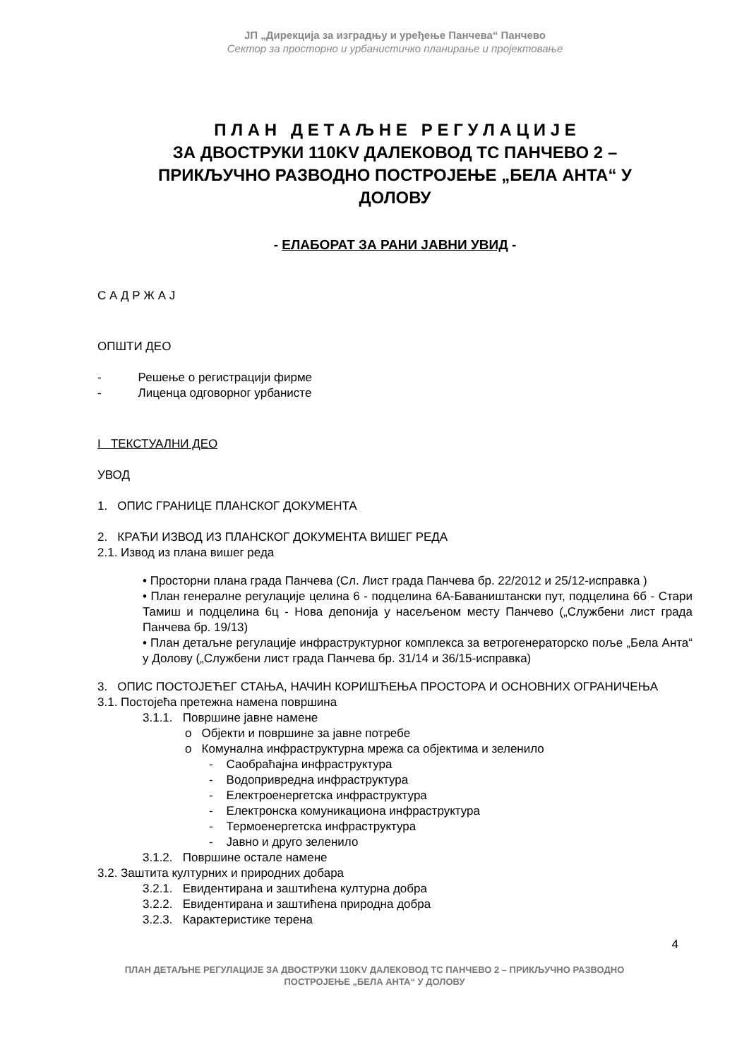ЈП „Дирекција за изградњу и уређење Панчева“ Панчево
Сектор за просторно и урбанистичко планирање и пројектовање
П Л А Н Д Е Т А Љ Н Е Р Е Г У Л А Ц И Ј Е
ЗА ДВОСТРУКИ 110KV ДАЛЕКОВОД ТС ПАНЧЕВО 2 –
ПРИКЉУЧНО РАЗВОДНО ПОСТРОЈЕЊЕ „БЕЛА АНТА“ У
ДОЛОВУ
- ЕЛАБОРАТ ЗА РАНИ ЈАВНИ УВИД -
С А Д Р Ж А Ј
ОПШТИ ДЕО
- Решење о регистрацији фирме
- Лиценца одговорног урбанисте
I ТЕКСТУАЛНИ ДЕО
УВОД
1. ОПИС ГРАНИЦЕ ПЛАНСКОГ ДОКУМЕНТА
2. КРАЋИ ИЗВОД ИЗ ПЛАНСКОГ ДОКУМЕНТА ВИШЕГ РЕДА
2.1. Извод из плана вишег реда
• Просторни плана града Панчева (Сл. Лист града Панчева бр. 22/2012 и 25/12-исправка )
• План генералне регулације целина 6 - подцелина 6А-Баваништански пут, подцелина 6б - Стари Тамиш и подцелина 6ц - Нова депонија у насељеном месту Панчево („Службени лист града Панчева бр. 19/13)
• План детаљне регулације инфраструктурног комплекса за ветрогенераторско поље „Бела Анта“ у Долову („Службени лист града Панчева бр. 31/14 и 36/15-исправка)
3. ОПИС ПОСТОЈЕЋЕГ СТАЊА, НАЧИН КОРИШЋЕЊА ПРОСТОРА И ОСНОВНИХ ОГРАНИЧЕЊА
3.1. Постојећа претежна намена површина
3.1.1. Површине јавне намене
o Објекти и површине за јавне потребе
o Комунална инфраструктурна мрежа са објектима и зеленило
- Саобраћајна инфраструктура
- Водопривредна инфраструктура
- Електроенергетска инфраструктура
- Електронска комуникациона инфраструктура
- Термоенергетска инфраструктура
- Јавно и друго зеленило
3.1.2. Површине остале намене
3.2. Заштита културних и природних добара
3.2.1. Евидентирана и заштићена културна добра
3.2.2. Евидентирана и заштићена природна добра
3.2.3. Карактеристике терена
4
ПЛАН ДЕТАЉНЕ РЕГУЛАЦИЈЕ ЗА ДВОСТРУКИ 110KV ДАЛЕКОВОД ТС ПАНЧЕВО 2 – ПРИКЉУЧНО РАЗВОДНО ПОСТРОЈЕЊЕ „БЕЛА АНТА“ У ДОЛОВУ